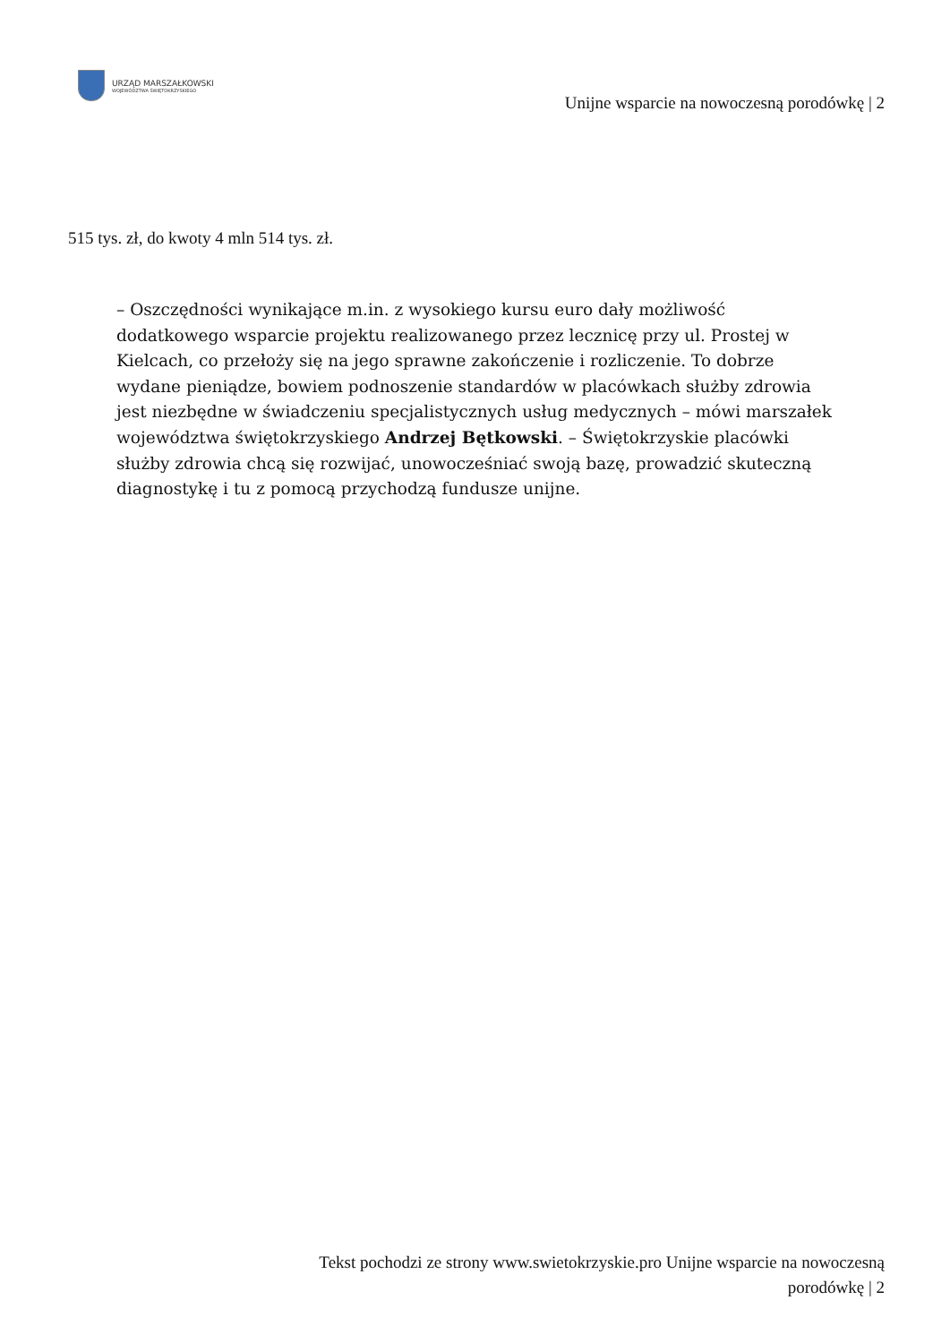URZĄD MARSZAŁKOWSKI
WOJEWÓDZTWA ŚWIĘTOKRZYSKIEGO
Unijne wsparcie na nowoczesną porodówkę | 2
515 tys. zł, do kwoty 4 mln 514 tys. zł.
– Oszczędności wynikające m.in. z wysokiego kursu euro dały możliwość dodatkowego wsparcie projektu realizowanego przez lecznicę przy ul. Prostej w Kielcach, co przełoży się na jego sprawne zakończenie i rozliczenie. To dobrze wydane pieniądze, bowiem podnoszenie standardów w placówkach służby zdrowia jest niezbędne w świadczeniu specjalistycznych usług medycznych – mówi marszałek województwa świętokrzyskiego Andrzej Bętkowski. – Świętokrzyskie placówki służby zdrowia chcą się rozwijać, unowocześniać swoją bazę, prowadzić skuteczną diagnostykę i tu z pomocą przychodzą fundusze unijne.
Tekst pochodzi ze strony www.swietokrzyskie.pro Unijne wsparcie na nowoczesną
porodówkę | 2